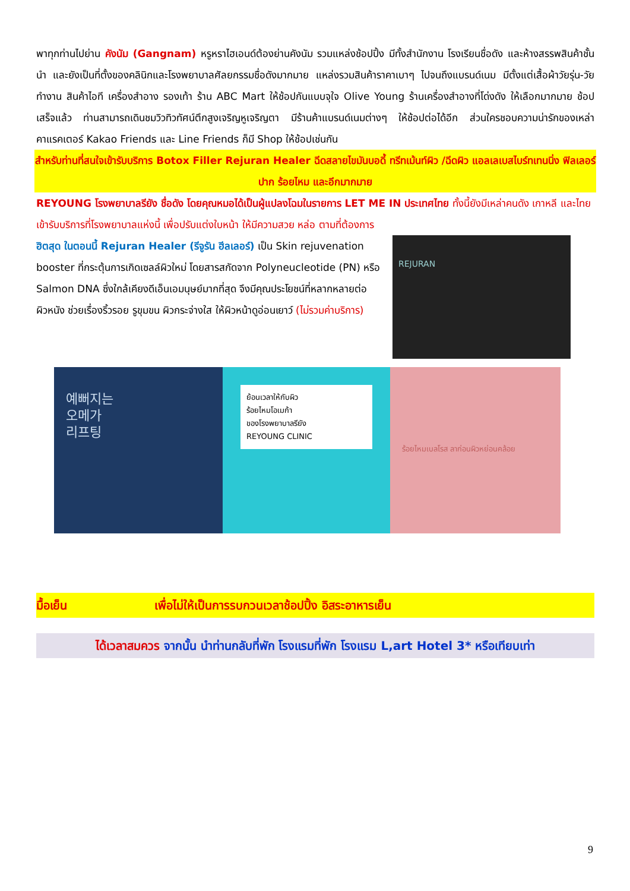พาทุกท่านไปย่าน คังนัม (Gangnam) หรูหราไฮเอนด์ต้องย่านคังนัม รวมแหล่งช้อปปิ้ง มีทั้งสำนักงาน โรงเรียนชื่อดัง และห้างสรรพสินค้าชั้นนำ และยังเป็นที่ตั้งของคลินิกและโรงพยาบาลศัลยกรรมชื่อดังมากมาย แหล่งรวมสินค้าราคาเบาๆ ไปจนถึงแบรนด์เนม มีตั้งแต่เสื้อผ้าวัยรุ่น-วัยทำงาน สินค้าไอที เครื่องสำอาง รองเท้า ร้าน ABC Mart ให้ช้อปกันแบบจุใจ Olive Young ร้านเครื่องสำอางที่โด่งดัง ให้เลือกมากมาย ช้อปเสร็จแล้ว ท่านสามารถเดินชมวิวทิวทัศน์ตึกสูงเจริญหูเจริญตา มีร้านค้าแบรนด์เนมต่างๆ ให้ช้อปต่อได้อีก ส่วนใครชอบความน่ารักของเหล่าคาแรคเตอร์ Kakao Friends และ Line Friends ก็มี Shop ให้ช้อปเช่นกัน
สำหรับท่านที่สนใจเข้ารับบริการ Botox Filler Rejuran Healer ฉีดสลายไขมันบอดี้ ทรีทเม้นท์ผิว /ฉีดผิว แอลเลเบสไบร์ทเทนนิ่ง ฟิลเลอร์ปาก ร้อยไหม และอีกมากมาย
REYOUNG โรงพยาบาลรียัง ชื่อดัง โดยคุณหมอได้เป็นผู้แปลงโฉมในรายการ LET ME IN ประเทศไทย ทั้งนี้ยังมีเหล่าคนดัง เกาหลี และไทย เข้ารับบริการที่โรงพยาบาลแห่งนี้ เพื่อปรับแต่งใบหน้า ให้มีความสวย หล่อ ตามที่ต้องการ
ฮิตสุด ในตอนนี้ Rejuran Healer (รีจูรัน ฮีลเลอร์) เป็น Skin rejuvenation booster ที่กระตุ้นการเกิดเซลล์ผิวใหม่ โดยสารสกัดจาก Polyneucleotide (PN) หรือ Salmon DNA ซึ่งใกล้เคียงดีเอ็นเอมนุษย์มากที่สุด จึงมีคุณประโยชน์ที่หลากหลายต่อผิวหนัง ช่วยเรื่องริ้วรอย รูขุมขน ผิวกระจ่างใส ให้ผิวหน้าดูอ่อนเยาว์ (ไม่รวมค่าบริการ)
REJURAN
예뻐지는
오메가
리프팅
ย้อนเวลาให้กับผิว
ร้อยไหมโอเมก้า
ของโรงพยาบาลรียัง
REYOUNG CLINIC
ร้อยไหมเบลโรส ลาก่อนผิวหย่อนคล้อย
มื้อเย็น เพื่อไม่ให้เป็นการรบกวนเวลาช้อปปิ้ง อิสระอาหารเย็น
ได้เวลาสมควร จากนั้น นำท่านกลับที่พัก โรงแรมที่พัก โรงแรม L,art Hotel 3* หรือเทียบเท่า
9